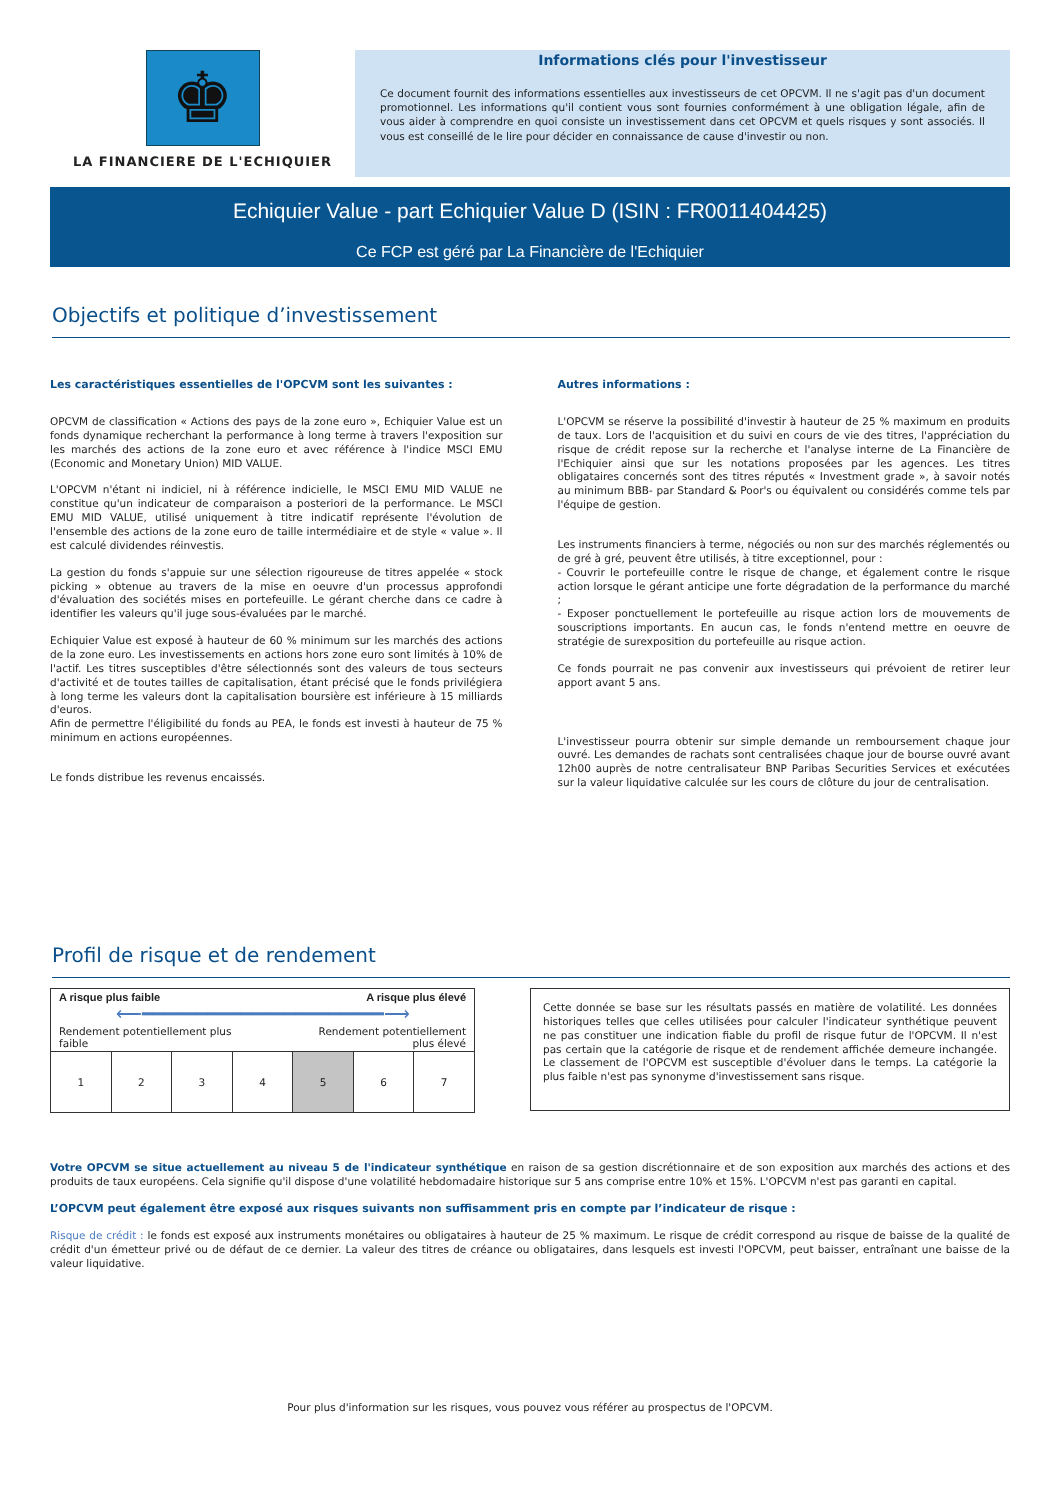♚
LA FINANCIERE DE L'ECHIQUIER
Informations clés pour l'investisseur
Ce document fournit des informations essentielles aux investisseurs de cet OPCVM. Il ne s'agit pas d'un document promotionnel. Les informations qu'il contient vous sont fournies conformément à une obligation légale, afin de vous aider à comprendre en quoi consiste un investissement dans cet OPCVM et quels risques y sont associés. Il vous est conseillé de le lire pour décider en connaissance de cause d'investir ou non.
Echiquier Value - part Echiquier Value D (ISIN : FR0011404425)
Ce FCP est géré par La Financière de l'Echiquier
Objectifs et politique d’investissement
Les caractéristiques essentielles de l'OPCVM sont les suivantes :
OPCVM de classification « Actions des pays de la zone euro », Echiquier Value est un fonds dynamique recherchant la performance à long terme à travers l'exposition sur les marchés des actions de la zone euro et avec référence à l'indice MSCI EMU (Economic and Monetary Union) MID VALUE.
L'OPCVM n'étant ni indiciel, ni à référence indicielle, le MSCI EMU MID VALUE ne constitue qu'un indicateur de comparaison a posteriori de la performance. Le MSCI EMU MID VALUE, utilisé uniquement à titre indicatif représente l'évolution de l'ensemble des actions de la zone euro de taille intermédiaire et de style « value ». Il est calculé dividendes réinvestis.
La gestion du fonds s'appuie sur une sélection rigoureuse de titres appelée « stock picking » obtenue au travers de la mise en oeuvre d'un processus approfondi d'évaluation des sociétés mises en portefeuille. Le gérant cherche dans ce cadre à identifier les valeurs qu'il juge sous-évaluées par le marché.
Echiquier Value est exposé à hauteur de 60 % minimum sur les marchés des actions de la zone euro. Les investissements en actions hors zone euro sont limités à 10% de l'actif. Les titres susceptibles d'être sélectionnés sont des valeurs de tous secteurs d'activité et de toutes tailles de capitalisation, étant précisé que le fonds privilégiera à long terme les valeurs dont la capitalisation boursière est inférieure à 15 milliards d'euros.
Afin de permettre l'éligibilité du fonds au PEA, le fonds est investi à hauteur de 75 % minimum en actions européennes.
Le fonds distribue les revenus encaissés.
Autres informations :
L'OPCVM se réserve la possibilité d'investir à hauteur de 25 % maximum en produits de taux. Lors de l'acquisition et du suivi en cours de vie des titres, l'appréciation du risque de crédit repose sur la recherche et l'analyse interne de La Financière de l'Echiquier ainsi que sur les notations proposées par les agences. Les titres obligataires concernés sont des titres réputés « Investment grade », à savoir notés au minimum BBB- par Standard & Poor's ou équivalent ou considérés comme tels par l'équipe de gestion.
Les instruments financiers à terme, négociés ou non sur des marchés réglementés ou de gré à gré, peuvent être utilisés, à titre exceptionnel, pour :
- Couvrir le portefeuille contre le risque de change, et également contre le risque action lorsque le gérant anticipe une forte dégradation de la performance du marché ;
- Exposer ponctuellement le portefeuille au risque action lors de mouvements de souscriptions importants. En aucun cas, le fonds n'entend mettre en oeuvre de stratégie de surexposition du portefeuille au risque action.
Ce fonds pourrait ne pas convenir aux investisseurs qui prévoient de retirer leur apport avant 5 ans.
L'investisseur pourra obtenir sur simple demande un remboursement chaque jour ouvré. Les demandes de rachats sont centralisées chaque jour de bourse ouvré avant 12h00 auprès de notre centralisateur BNP Paribas Securities Services et exécutées sur la valeur liquidative calculée sur les cours de clôture du jour de centralisation.
Profil de risque et de rendement
A risque plus faible A risque plus élevé
⟵━━━━━━━━━━━━━━━━━━━━━━⟶
Rendement potentiellement plus
faible Rendement potentiellement
plus élevé
| 1 | 2 | 3 | 4 | 5 | 6 | 7 |
Cette donnée se base sur les résultats passés en matière de volatilité. Les données historiques telles que celles utilisées pour calculer l'indicateur synthétique peuvent ne pas constituer une indication fiable du profil de risque futur de l'OPCVM. Il n'est pas certain que la catégorie de risque et de rendement affichée demeure inchangée. Le classement de l'OPCVM est susceptible d'évoluer dans le temps. La catégorie la plus faible n'est pas synonyme d'investissement sans risque.
Votre OPCVM se situe actuellement au niveau 5 de l'indicateur synthétique en raison de sa gestion discrétionnaire et de son exposition aux marchés des actions et des produits de taux européens. Cela signifie qu'il dispose d'une volatilité hebdomadaire historique sur 5 ans comprise entre 10% et 15%. L'OPCVM n'est pas garanti en capital.
L’OPCVM peut également être exposé aux risques suivants non suffisamment pris en compte par l’indicateur de risque :
Risque de crédit : le fonds est exposé aux instruments monétaires ou obligataires à hauteur de 25 % maximum. Le risque de crédit correspond au risque de baisse de la qualité de crédit d'un émetteur privé ou de défaut de ce dernier. La valeur des titres de créance ou obligataires, dans lesquels est investi l'OPCVM, peut baisser, entraînant une baisse de la valeur liquidative.
Pour plus d'information sur les risques, vous pouvez vous référer au prospectus de l'OPCVM.